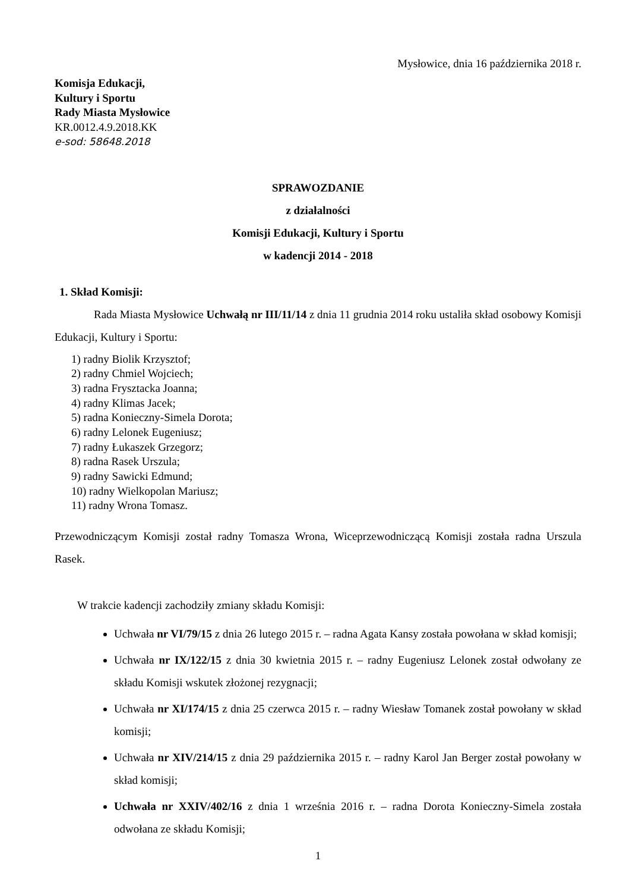Mysłowice, dnia 16 października 2018 r.
Komisja Edukacji,
Kultury i Sportu
Rady Miasta Mysłowice
KR.0012.4.9.2018.KK
e-sod: 58648.2018
SPRAWOZDANIE
z działalności
Komisji Edukacji, Kultury i Sportu
w kadencji 2014 - 2018
1. Skład Komisji:
Rada Miasta Mysłowice Uchwałą nr III/11/14 z dnia 11 grudnia 2014 roku ustaliła skład osobowy Komisji Edukacji, Kultury i Sportu:
1) radny Biolik Krzysztof;
2) radny Chmiel Wojciech;
3) radna Frysztacka Joanna;
4) radny Klimas Jacek;
5) radna Konieczny-Simela Dorota;
6) radny Lelonek Eugeniusz;
7) radny Łukaszek Grzegorz;
8) radna Rasek Urszula;
9) radny Sawicki Edmund;
10) radny Wielkopolan Mariusz;
11) radny Wrona Tomasz.
Przewodniczącym Komisji został radny Tomasza Wrona, Wiceprzewodniczącą Komisji została radna Urszula Rasek.
W trakcie kadencji zachodziły zmiany składu Komisji:
Uchwała nr VI/79/15 z dnia 26 lutego 2015 r. – radna Agata Kansy została powołana w skład komisji;
Uchwała nr IX/122/15 z dnia 30 kwietnia 2015 r. – radny Eugeniusz Lelonek został odwołany ze składu Komisji wskutek złożonej rezygnacji;
Uchwała nr XI/174/15 z dnia 25 czerwca 2015 r. – radny Wiesław Tomanek został powołany w skład komisji;
Uchwała nr XIV/214/15 z dnia 29 października 2015 r. – radny Karol Jan Berger został powołany w skład komisji;
Uchwała nr XXIV/402/16 z dnia 1 września 2016 r. – radna Dorota Konieczny-Simela została odwołana ze składu Komisji;
1